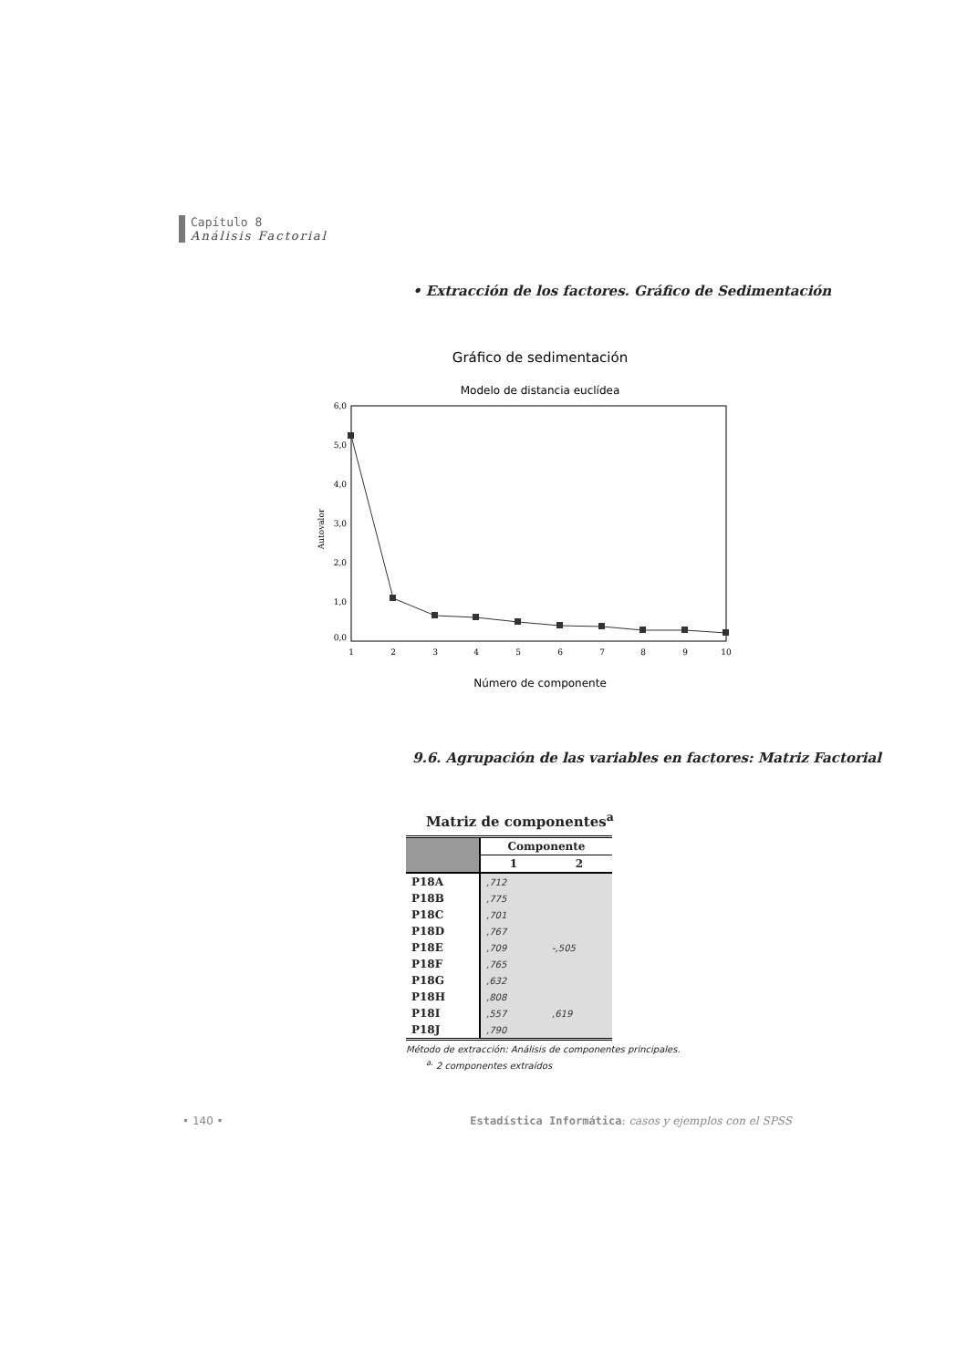Capítulo 8
Análisis Factorial
• Extracción de los factores. Gráfico de Sedimentación
Gráfico de sedimentación
Modelo de distancia euclídea
6,0
5,0
4,0
3,0
2,0
1,0
0,0
Autovalor
1
2
3
4
5
6
7
8
9
10
Número de componente
9.6. Agrupación de las variables en factores: Matriz Factorial
Matriz de componentes<sup>a</sup>
| | Componente | |
| --- | --- | --- |
| | 1 | 2 |
| P18A | ,712 | |
| P18B | ,775 | |
| P18C | ,701 | |
| P18D | ,767 | |
| P18E | ,709 | -,505 |
| P18F | ,765 | |
| P18G | ,632 | |
| P18H | ,808 | |
| P18I | ,557 | ,619 |
| P18J | ,790 | |
Método de extracción: Análisis de componentes principales.
<sup>a.</sup> 2 componentes extraídos
• 140 • Estadística Informática: casos y ejemplos con el SPSS